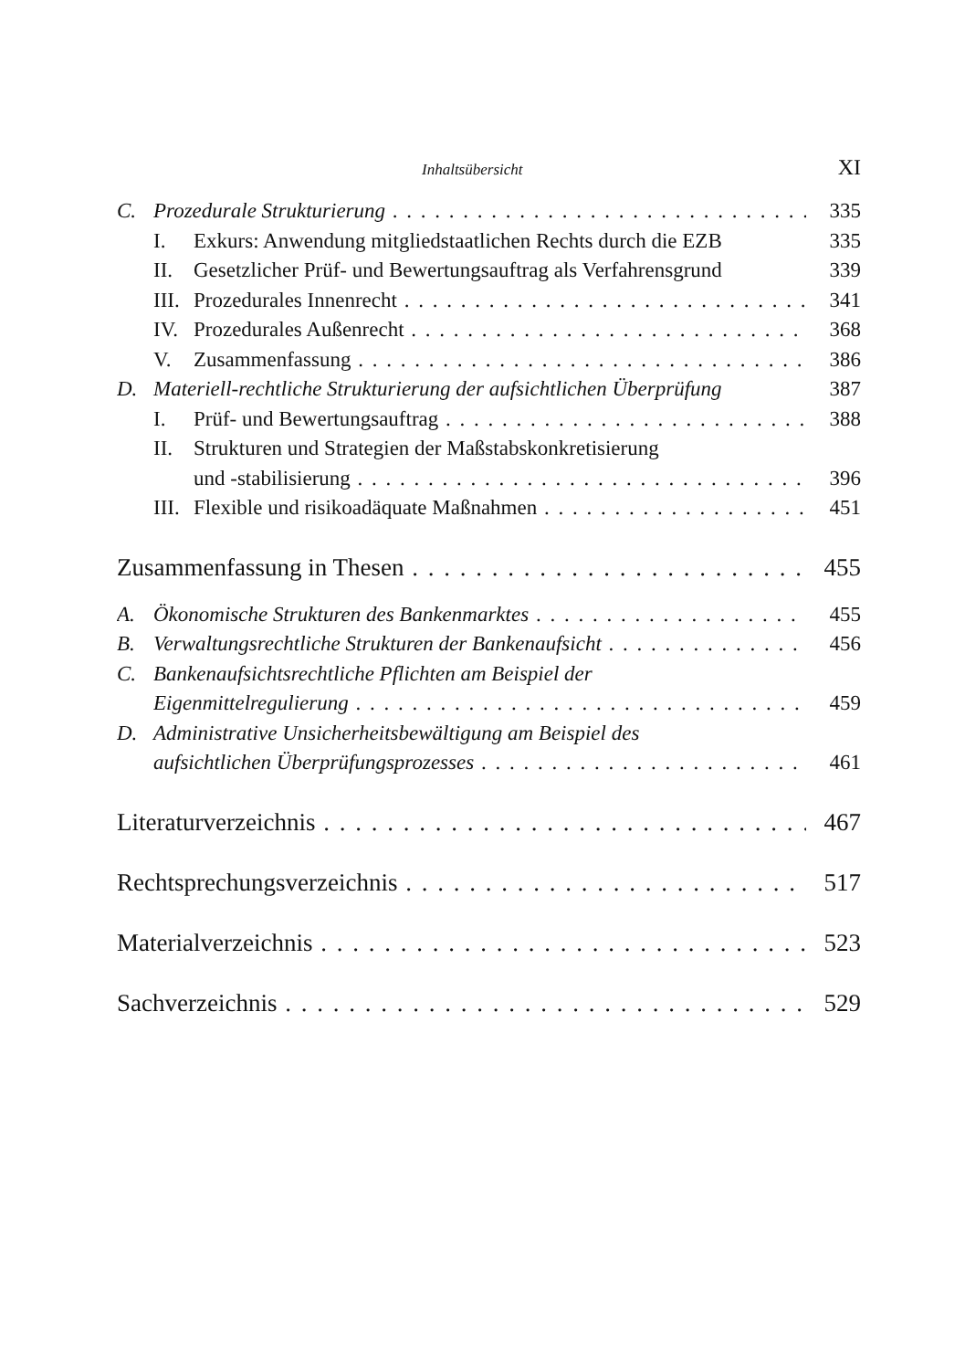Inhaltsübersicht XI
C. Prozedurale Strukturierung 335
I. Exkurs: Anwendung mitgliedstaatlichen Rechts durch die EZB 335
II. Gesetzlicher Prüf- und Bewertungsauftrag als Verfahrensgrund 339
III. Prozedurales Innenrecht 341
IV. Prozedurales Außenrecht 368
V. Zusammenfassung 386
D. Materiell-rechtliche Strukturierung der aufsichtlichen Überprüfung 387
I. Prüf- und Bewertungsauftrag 388
II. Strukturen und Strategien der Maßstabskonkretisierung
und -stabilisierung 396
III. Flexible und risikoadäquate Maßnahmen 451
Zusammenfassung in Thesen 455
A. Ökonomische Strukturen des Bankenmarktes 455
B. Verwaltungsrechtliche Strukturen der Bankenaufsicht 456
C. Bankenaufsichtsrechtliche Pflichten am Beispiel der
Eigenmittelregulierung 459
D. Administrative Unsicherheitsbewältigung am Beispiel des
aufsichtlichen Überprüfungsprozesses 461
Literaturverzeichnis 467
Rechtsprechungsverzeichnis 517
Materialverzeichnis 523
Sachverzeichnis 529